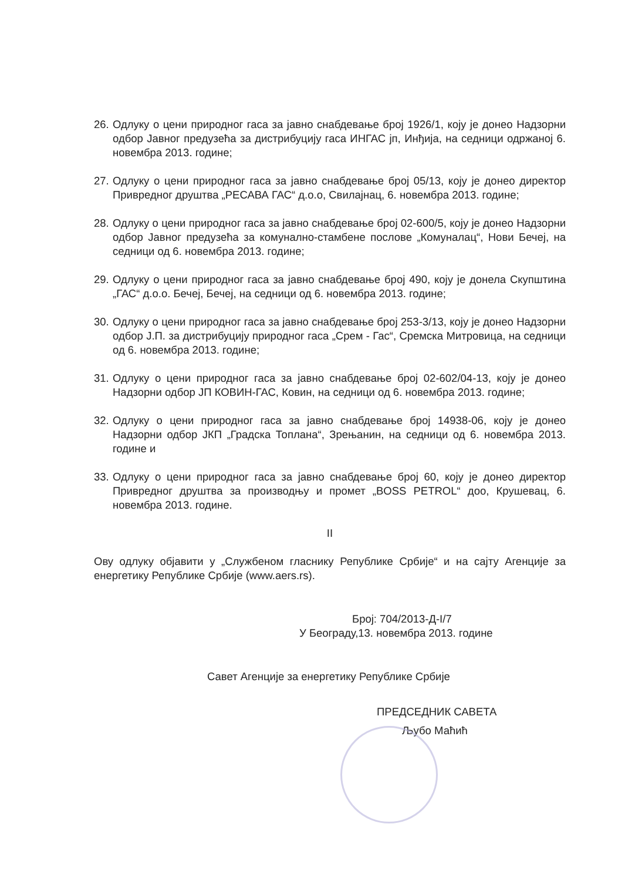26. Одлуку о цени природног гаса за јавно снабдевање број 1926/1, коју је донео Надзорни одбор Јавног предузећа за дистрибуцију гаса ИНГАС јп, Инђија, на седници одржаној 6. новембра 2013. године;
27. Одлуку о цени природног гаса за јавно снабдевање број 05/13, коју је донео директор Привредног друштва „РЕСАВА ГАС“ д.о.о, Свилајнац, 6. новембра 2013. године;
28. Одлуку о цени природног гаса за јавно снабдевање број 02-600/5, коју је донео Надзорни одбор Јавног предузећа за комунално-стамбене послове „Комуналац“, Нови Бечеј, на седници од 6. новембра 2013. године;
29. Одлуку о цени природног гаса за јавно снабдевање број 490, коју је донела Скупштина „ГАС“ д.о.о. Бечеј, Бечеј, на седници од 6. новембра 2013. године;
30. Одлуку о цени природног гаса за јавно снабдевање број 253-3/13, коју је донео Надзорни одбор Ј.П. за дистрибуцију природног гаса „Срем - Гас“, Сремска Митровица, на седници од 6. новембра 2013. године;
31. Одлуку о цени природног гаса за јавно снабдевање број 02-602/04-13, коју је донео Надзорни одбор ЈП КОВИН-ГАС, Ковин, на седници од 6. новембра 2013. године;
32. Одлуку о цени природног гаса за јавно снабдевање број 14938-06, коју је донео Надзорни одбор ЈКП „Градска Топлана“, Зрењанин, на седници од 6. новембра 2013. године и
33. Одлуку о цени природног гаса за јавно снабдевање број 60, коју је донео директор Привредног друштва за производњу и промет „BOSS PETROL“ доо, Крушевац, 6. новембра 2013. године.
II
Ову одлуку објавити у „Службеном гласнику Републике Србије“ и на сајту Агенције за енергетику Републике Србије (www.aers.rs).
Број: 704/2013-Д-I/7
У Београду,13. новембра 2013. године
Савет Агенције за енергетику Републике Србије
ПРЕДСЕДНИК САВЕТА
Љубо Маћић